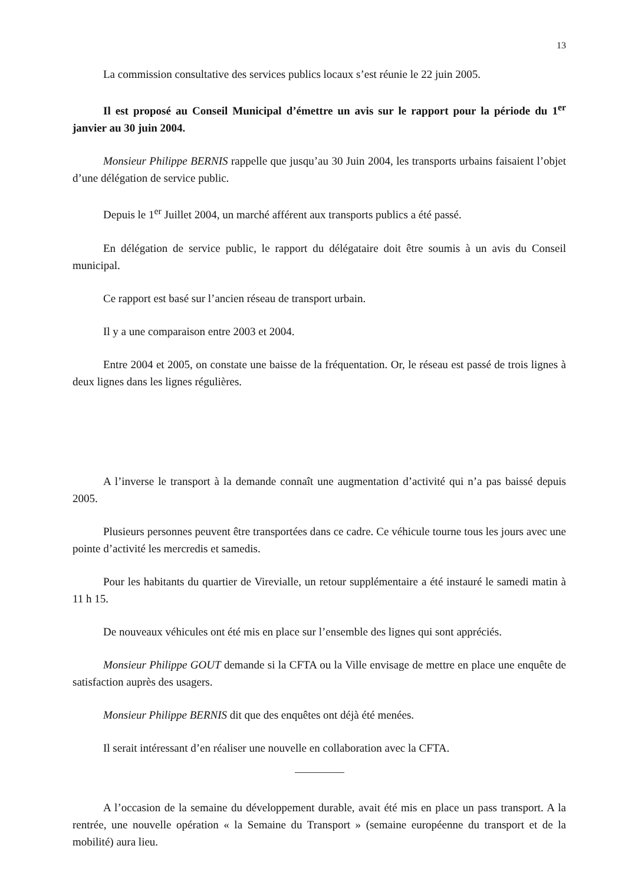13
La commission consultative des services publics locaux s’est réunie le 22 juin 2005.
Il est proposé au Conseil Municipal d’émettre un avis sur le rapport pour la période du 1<sup>er</sup> janvier au 30 juin 2004.
Monsieur Philippe BERNIS rappelle que jusqu’au 30 Juin 2004, les transports urbains faisaient l’objet d’une délégation de service public.
Depuis le 1<sup>er</sup> Juillet 2004, un marché afférent aux transports publics a été passé.
En délégation de service public, le rapport du délégataire doit être soumis à un avis du Conseil municipal.
Ce rapport est basé sur l’ancien réseau de transport urbain.
Il y a une comparaison entre 2003 et 2004.
Entre 2004 et 2005, on constate une baisse de la fréquentation. Or, le réseau est passé de trois lignes à deux lignes dans les lignes régulières.
A l’inverse le transport à la demande connaît une augmentation d’activité qui n’a pas baissé depuis 2005.
Plusieurs personnes peuvent être transportées dans ce cadre. Ce véhicule tourne tous les jours avec une pointe d’activité les mercredis et samedis.
Pour les habitants du quartier de Virevialle, un retour supplémentaire a été instauré le samedi matin à 11 h 15.
De nouveaux véhicules ont été mis en place sur l’ensemble des lignes qui sont appréciés.
Monsieur Philippe GOUT demande si la CFTA ou la Ville envisage de mettre en place une enquête de satisfaction auprès des usagers.
Monsieur Philippe BERNIS dit que des enquêtes ont déjà été menées.
Il serait intéressant d’en réaliser une nouvelle en collaboration avec la CFTA.
A l’occasion de la semaine du développement durable, avait été mis en place un pass transport. A la rentrée, une nouvelle opération « la Semaine du Transport » (semaine européenne du transport et de la mobilité) aura lieu.